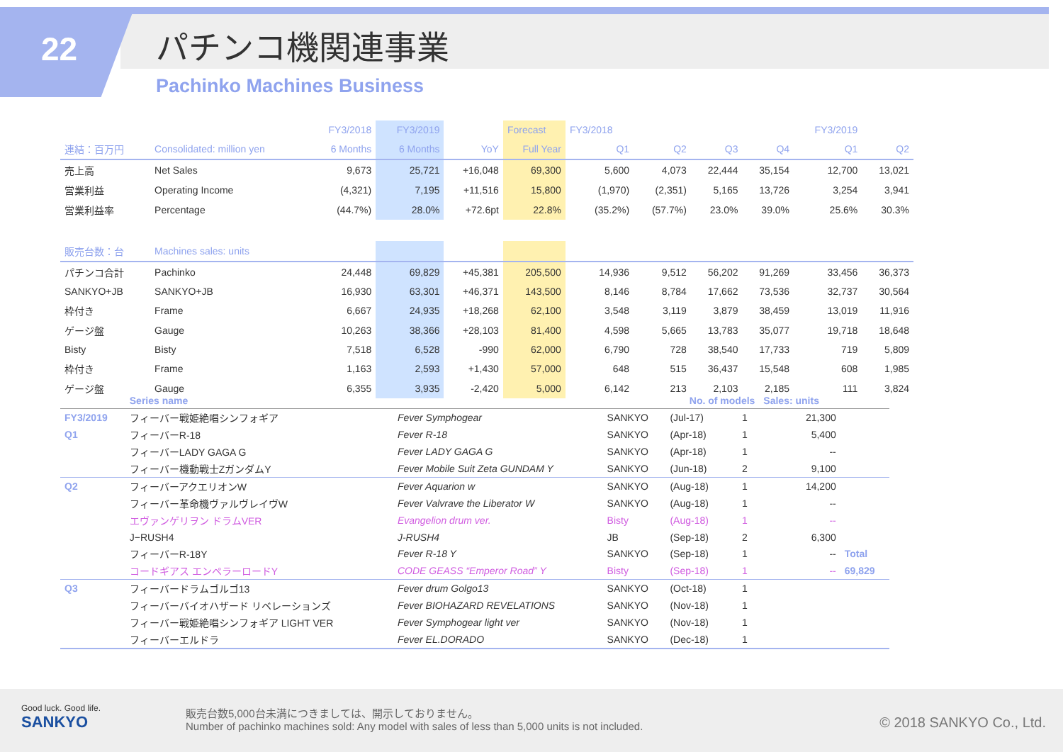22 パチンコ機関連事業
Pachinko Machines Business
| | | FY3/2018 | FY3/2019 | | Forecast | FY3/2018 | | | | FY3/2019 | |
| 連結：百万円 | Consolidated: million yen | 6 Months | 6 Months | YoY | Full Year | Q1 | Q2 | Q3 | Q4 | Q1 | Q2 |
| 売上高 | Net Sales | 9,673 | 25,721 | +16,048 | 69,300 | 5,600 | 4,073 | 22,444 | 35,154 | 12,700 | 13,021 |
| 営業利益 | Operating Income | (4,321) | 7,195 | +11,516 | 15,800 | (1,970) | (2,351) | 5,165 | 13,726 | 3,254 | 3,941 |
| 営業利益率 | Percentage | (44.7%) | 28.0% | +72.6pt | 22.8% | (35.2%) | (57.7%) | 23.0% | 39.0% | 25.6% | 30.3% |
| 販売台数：台 | Machines sales: units | | | | | | | | | | |
| パチンコ合計 | Pachinko | 24,448 | 69,829 | +45,381 | 205,500 | 14,936 | 9,512 | 56,202 | 91,269 | 33,456 | 36,373 |
| SANKYO+JB | SANKYO+JB | 16,930 | 63,301 | +46,371 | 143,500 | 8,146 | 8,784 | 17,662 | 73,536 | 32,737 | 30,564 |
| 枠付き | Frame | 6,667 | 24,935 | +18,268 | 62,100 | 3,548 | 3,119 | 3,879 | 38,459 | 13,019 | 11,916 |
| ゲージ盤 | Gauge | 10,263 | 38,366 | +28,103 | 81,400 | 4,598 | 5,665 | 13,783 | 35,077 | 19,718 | 18,648 |
| Bisty | Bisty | 7,518 | 6,528 | -990 | 62,000 | 6,790 | 728 | 38,540 | 17,733 | 719 | 5,809 |
| 枠付き | Frame | 1,163 | 2,593 | +1,430 | 57,000 | 648 | 515 | 36,437 | 15,548 | 608 | 1,985 |
| ゲージ盤 | Gauge | 6,355 | 3,935 | -2,420 | 5,000 | 6,142 | 213 | 2,103 | 2,185 | 111 | 3,824 |
| | Series name | | | No. of models | | Sales: units | |
| FY3/2019 | フィーバー戦姫絶唱シンフォギア | Fever Symphogear | SANKYO | (Jul-17) | 1 | 21,300 | |
| Q1 | フィーバーR-18 | Fever R-18 | SANKYO | (Apr-18) | 1 | 5,400 | |
| | フィーバーLADY GAGA G | Fever LADY GAGA G | SANKYO | (Apr-18) | 1 | -- | |
| | フィーバー機動戦士ZガンダムY | Fever Mobile Suit Zeta GUNDAM Y | SANKYO | (Jun-18) | 2 | 9,100 | |
| Q2 | フィーバーアクエリオンW | Fever Aquarion w | SANKYO | (Aug-18) | 1 | 14,200 | |
| | フィーバー革命機ヴァルヴレイヴW | Fever Valvrave the Liberator W | SANKYO | (Aug-18) | 1 | -- | |
| | エヴァンゲリヲン ドラムVER | Evangelion drum ver. | Bisty | (Aug-18) | 1 | -- | |
| | J−RUSH4 | J-RUSH4 | JB | (Sep-18) | 2 | 6,300 | |
| | フィーバーR-18Y | Fever R-18 Y | SANKYO | (Sep-18) | 1 | -- | Total |
| | コードギアス エンペラーロードY | CODE GEASS “Emperor Road” Y | Bisty | (Sep-18) | 1 | -- | 69,829 |
| Q3 | フィーバードラムゴルゴ13 | Fever drum Golgo13 | SANKYO | (Oct-18) | 1 | | |
| | フィーバーバイオハザード リベレーションズ | Fever BIOHAZARD REVELATIONS | SANKYO | (Nov-18) | 1 | | |
| | フィーバー戦姫絶唱シンフォギア LIGHT VER | Fever Symphogear light ver | SANKYO | (Nov-18) | 1 | | |
| | フィーバーエルドラ | Fever EL.DORADO | SANKYO | (Dec-18) | 1 | | |
Good luck. Good life.
SANKYO
販売台数5,000台未満につきましては、開示しておりません。
Number of pachinko machines sold: Any model with sales of less than 5,000 units is not included.
© 2018 SANKYO Co., Ltd.